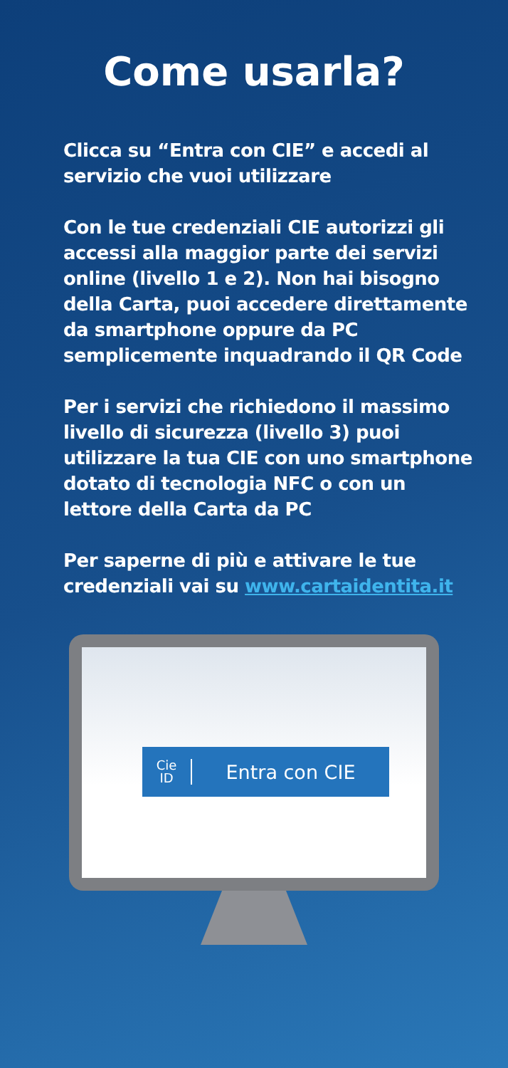Come usarla?
Clicca su “Entra con CIE” e accedi al servizio che vuoi utilizzare
Con le tue credenziali CIE autorizzi gli accessi alla maggior parte dei servizi online (livello 1 e 2). Non hai bisogno della Carta, puoi accedere direttamente da smartphone oppure da PC semplicemente inquadrando il QR Code
Per i servizi che richiedono il massimo livello di sicurezza (livello 3) puoi utilizzare la tua CIE con uno smartphone dotato di tecnologia NFC o con un lettore della Carta da PC
Per saperne di più e attivare le tue credenziali vai su www.cartaidentita.it
Cie
ID
Entra con CIE